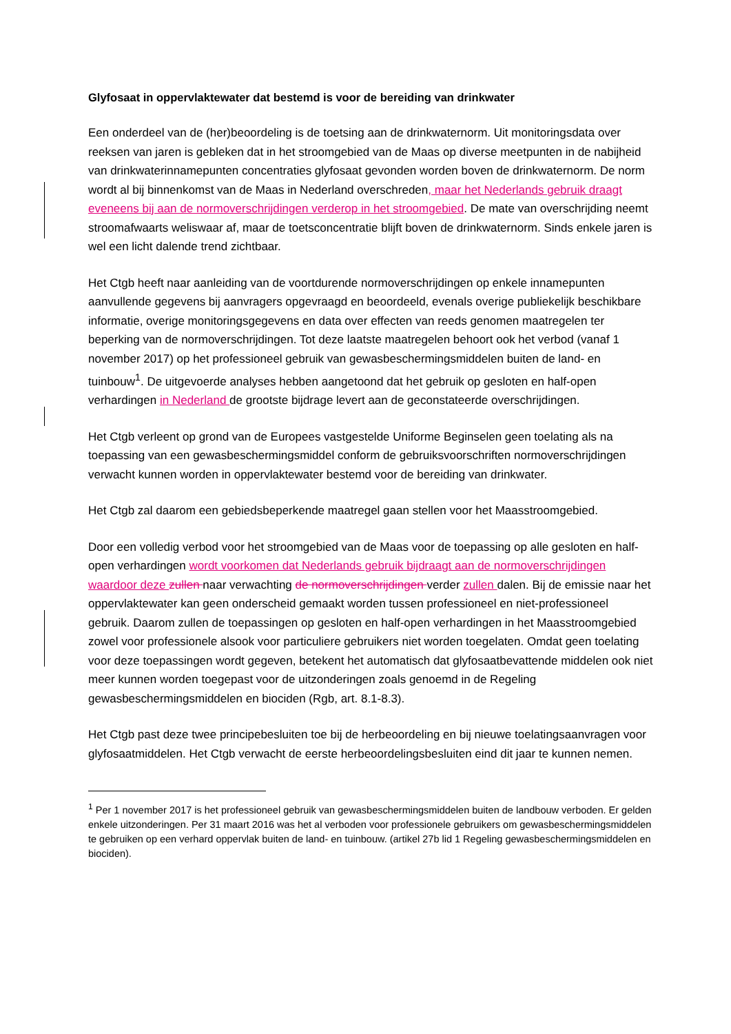Glyfosaat in oppervlaktewater dat bestemd is voor de bereiding van drinkwater
Een onderdeel van de (her)beoordeling is de toetsing aan de drinkwaternorm. Uit monitoringsdata over reeksen van jaren is gebleken dat in het stroomgebied van de Maas op diverse meetpunten in de nabijheid van drinkwaterinnamepunten concentraties glyfosaat gevonden worden boven de drinkwaternorm. De norm wordt al bij binnenkomst van de Maas in Nederland overschreden, maar het Nederlands gebruik draagt eveneens bij aan de normoverschrijdingen verderop in het stroomgebied. De mate van overschrijding neemt stroomafwaarts weliswaar af, maar de toetsconcentratie blijft boven de drinkwaternorm. Sinds enkele jaren is wel een licht dalende trend zichtbaar.
Het Ctgb heeft naar aanleiding van de voortdurende normoverschrijdingen op enkele innamepunten aanvullende gegevens bij aanvragers opgevraagd en beoordeeld, evenals overige publiekelijk beschikbare informatie, overige monitoringsgegevens en data over effecten van reeds genomen maatregelen ter beperking van de normoverschrijdingen. Tot deze laatste maatregelen behoort ook het verbod (vanaf 1 november 2017) op het professioneel gebruik van gewasbeschermingsmiddelen buiten de land- en tuinbouw<sup>1</sup>. De uitgevoerde analyses hebben aangetoond dat het gebruik op gesloten en half-open verhardingen in Nederland de grootste bijdrage levert aan de geconstateerde overschrijdingen.
Het Ctgb verleent op grond van de Europees vastgestelde Uniforme Beginselen geen toelating als na toepassing van een gewasbeschermingsmiddel conform de gebruiksvoorschriften normoverschrijdingen verwacht kunnen worden in oppervlaktewater bestemd voor de bereiding van drinkwater.
Het Ctgb zal daarom een gebiedsbeperkende maatregel gaan stellen voor het Maasstroomgebied.
Door een volledig verbod voor het stroomgebied van de Maas voor de toepassing op alle gesloten en half-open verhardingen wordt voorkomen dat Nederlands gebruik bijdraagt aan de normoverschrijdingen waardoor deze zullen naar verwachting de normoverschrijdingen verder zullen dalen. Bij de emissie naar het oppervlaktewater kan geen onderscheid gemaakt worden tussen professioneel en niet-professioneel gebruik. Daarom zullen de toepassingen op gesloten en half-open verhardingen in het Maasstroomgebied zowel voor professionele alsook voor particuliere gebruikers niet worden toegelaten. Omdat geen toelating voor deze toepassingen wordt gegeven, betekent het automatisch dat glyfosaatbevattende middelen ook niet meer kunnen worden toegepast voor de uitzonderingen zoals genoemd in de Regeling gewasbeschermingsmiddelen en biociden (Rgb, art. 8.1-8.3).
Het Ctgb past deze twee principebesluiten toe bij de herbeoordeling en bij nieuwe toelatingsaanvragen voor glyfosaatmiddelen. Het Ctgb verwacht de eerste herbeoordelingsbesluiten eind dit jaar te kunnen nemen.
<sup>1</sup> Per 1 november 2017 is het professioneel gebruik van gewasbeschermingsmiddelen buiten de landbouw verboden. Er gelden enkele uitzonderingen. Per 31 maart 2016 was het al verboden voor professionele gebruikers om gewasbeschermingsmiddelen te gebruiken op een verhard oppervlak buiten de land- en tuinbouw. (artikel 27b lid 1 Regeling gewasbeschermingsmiddelen en biociden).